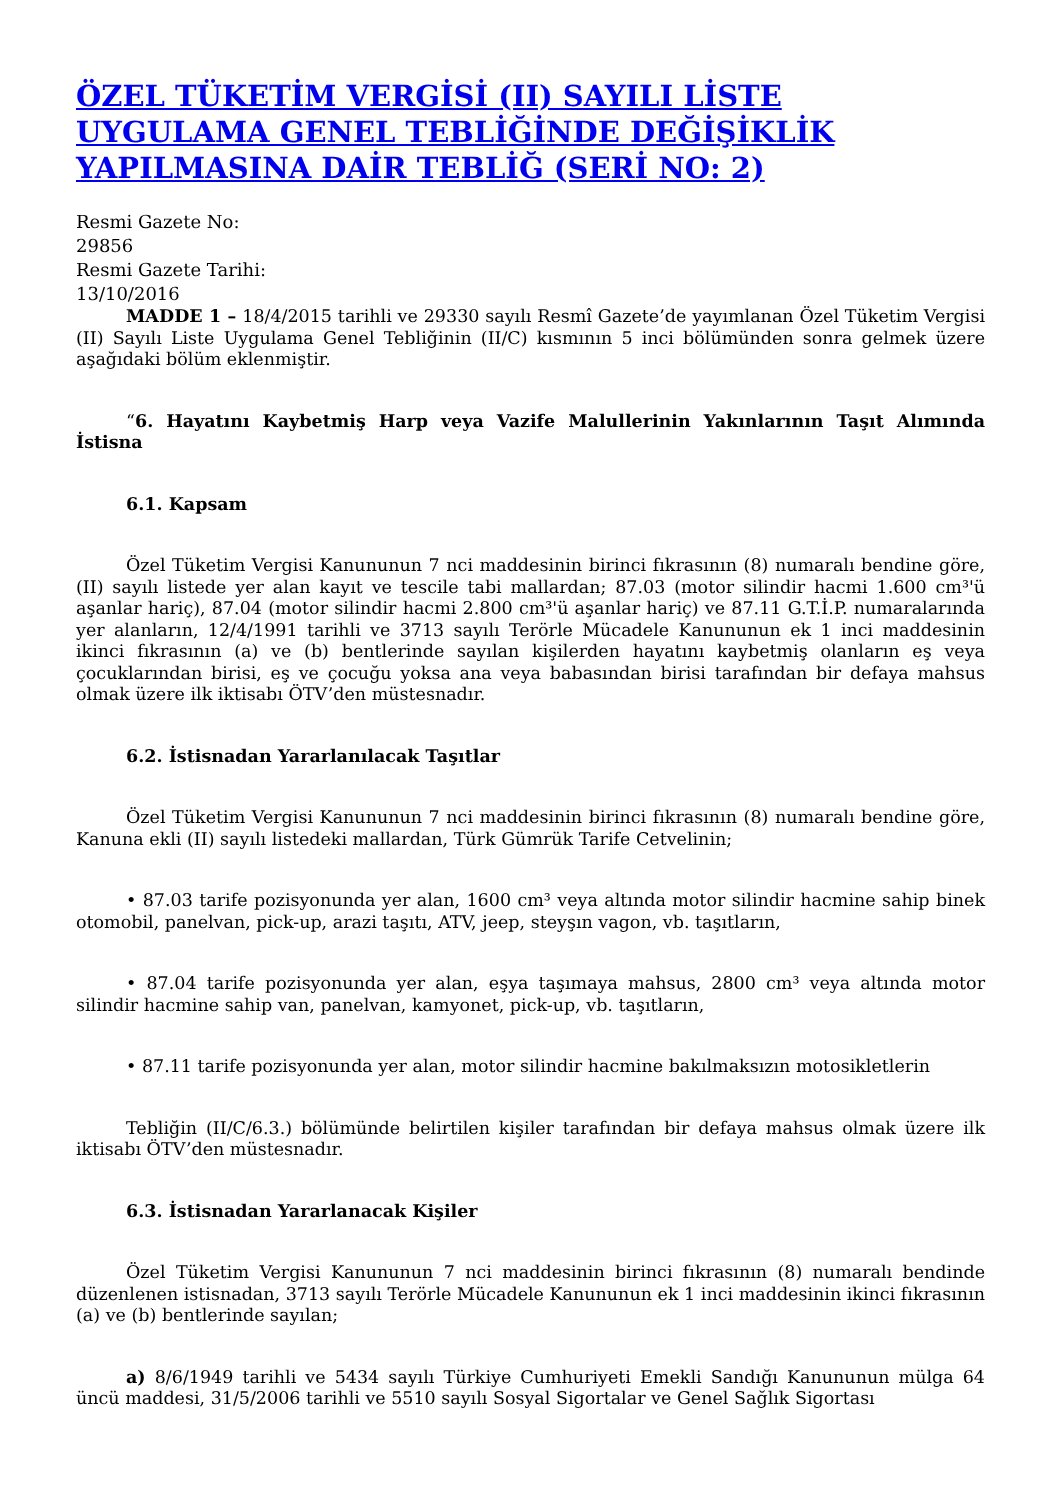ÖZEL TÜKETİM VERGİSİ (II) SAYILI LİSTE UYGULAMA GENEL TEBLİĞİNDE DEĞİŞİKLİK YAPILMASINA DAİR TEBLİĞ (SERİ NO: 2)
Resmi Gazete No:
29856
Resmi Gazete Tarihi:
13/10/2016
MADDE 1 – 18/4/2015 tarihli ve 29330 sayılı Resmî Gazete’de yayımlanan Özel Tüketim Vergisi (II) Sayılı Liste Uygulama Genel Tebliğinin (II/C) kısmının 5 inci bölümünden sonra gelmek üzere aşağıdaki bölüm eklenmiştir.
“6. Hayatını Kaybetmiş Harp veya Vazife Malullerinin Yakınlarının Taşıt Alımında İstisna
6.1. Kapsam
Özel Tüketim Vergisi Kanununun 7 nci maddesinin birinci fıkrasının (8) numaralı bendine göre, (II) sayılı listede yer alan kayıt ve tescile tabi mallardan; 87.03 (motor silindir hacmi 1.600 cm³'ü aşanlar hariç), 87.04 (motor silindir hacmi 2.800 cm³'ü aşanlar hariç) ve 87.11 G.T.İ.P. numaralarında yer alanların, 12/4/1991 tarihli ve 3713 sayılı Terörle Mücadele Kanununun ek 1 inci maddesinin ikinci fıkrasının (a) ve (b) bentlerinde sayılan kişilerden hayatını kaybetmiş olanların eş veya çocuklarından birisi, eş ve çocuğu yoksa ana veya babasından birisi tarafından bir defaya mahsus olmak üzere ilk iktisabı ÖTV’den müstesnadır.
6.2. İstisnadan Yararlanılacak Taşıtlar
Özel Tüketim Vergisi Kanununun 7 nci maddesinin birinci fıkrasının (8) numaralı bendine göre, Kanuna ekli (II) sayılı listedeki mallardan, Türk Gümrük Tarife Cetvelinin;
• 87.03 tarife pozisyonunda yer alan, 1600 cm³ veya altında motor silindir hacmine sahip binek otomobil, panelvan, pick-up, arazi taşıtı, ATV, jeep, steyşın vagon, vb. taşıtların,
• 87.04 tarife pozisyonunda yer alan, eşya taşımaya mahsus, 2800 cm³ veya altında motor silindir hacmine sahip van, panelvan, kamyonet, pick-up, vb. taşıtların,
• 87.11 tarife pozisyonunda yer alan, motor silindir hacmine bakılmaksızın motosikletlerin
Tebliğin (II/C/6.3.) bölümünde belirtilen kişiler tarafından bir defaya mahsus olmak üzere ilk iktisabı ÖTV’den müstesnadır.
6.3. İstisnadan Yararlanacak Kişiler
Özel Tüketim Vergisi Kanununun 7 nci maddesinin birinci fıkrasının (8) numaralı bendinde düzenlenen istisnadan, 3713 sayılı Terörle Mücadele Kanununun ek 1 inci maddesinin ikinci fıkrasının (a) ve (b) bentlerinde sayılan;
a) 8/6/1949 tarihli ve 5434 sayılı Türkiye Cumhuriyeti Emekli Sandığı Kanununun mülga 64 üncü maddesi, 31/5/2006 tarihli ve 5510 sayılı Sosyal Sigortalar ve Genel Sağlık Sigortası